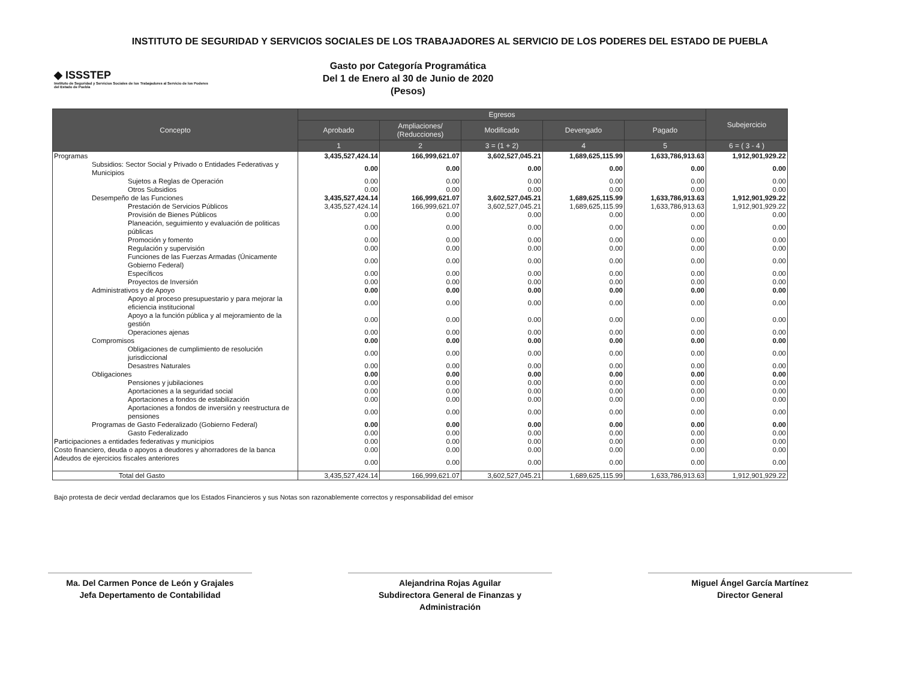INSTITUTO DE SEGURIDAD Y SERVICIOS SOCIALES DE LOS TRABAJADORES AL SERVICIO DE LOS PODERES DEL ESTADO DE PUEBLA
◆ ISSSTEP
Instituto de Seguridad y Servicios Sociales de los Trabajadores al Servicio de los Poderes del Estado de Puebla
Gasto por Categoría Programática
Del 1 de Enero al 30 de Junio de 2020
(Pesos)
| Concepto | Egresos | | | | | Subejercicio |
| --- | --- | --- | --- | --- | --- | --- |
| | Aprobado | Ampliaciones/ (Reducciones) | Modificado | Devengado | Pagado | |
| | 1 | 2 | 3 = (1 + 2) | 4 | 5 | 6 = ( 3 - 4 ) |
| Programas | 3,435,527,424.14 | 166,999,621.07 | 3,602,527,045.21 | 1,689,625,115.99 | 1,633,786,913.63 | 1,912,901,929.22 |
| Subsidios: Sector Social y Privado o Entidades Federativas y Municipios | 0.00 | 0.00 | 0.00 | 0.00 | 0.00 | 0.00 |
| Sujetos a Reglas de Operación | 0.00 | 0.00 | 0.00 | 0.00 | 0.00 | 0.00 |
| Otros Subsidios | 0.00 | 0.00 | 0.00 | 0.00 | 0.00 | 0.00 |
| Desempeño de las Funciones | 3,435,527,424.14 | 166,999,621.07 | 3,602,527,045.21 | 1,689,625,115.99 | 1,633,786,913.63 | 1,912,901,929.22 |
| Prestación de Servicios Públicos | 3,435,527,424.14 | 166,999,621.07 | 3,602,527,045.21 | 1,689,625,115.99 | 1,633,786,913.63 | 1,912,901,929.22 |
| Provisión de Bienes Públicos | 0.00 | 0.00 | 0.00 | 0.00 | 0.00 | 0.00 |
| Planeación, seguimiento y evaluación de politicas públicas | 0.00 | 0.00 | 0.00 | 0.00 | 0.00 | 0.00 |
| Promoción y fomento | 0.00 | 0.00 | 0.00 | 0.00 | 0.00 | 0.00 |
| Regulación y supervisión | 0.00 | 0.00 | 0.00 | 0.00 | 0.00 | 0.00 |
| Funciones de las Fuerzas Armadas (Únicamente Gobierno Federal) | 0.00 | 0.00 | 0.00 | 0.00 | 0.00 | 0.00 |
| Específicos | 0.00 | 0.00 | 0.00 | 0.00 | 0.00 | 0.00 |
| Proyectos de Inversión | 0.00 | 0.00 | 0.00 | 0.00 | 0.00 | 0.00 |
| Administrativos y de Apoyo | 0.00 | 0.00 | 0.00 | 0.00 | 0.00 | 0.00 |
| Apoyo al proceso presupuestario y para mejorar la eficiencia institucional | 0.00 | 0.00 | 0.00 | 0.00 | 0.00 | 0.00 |
| Apoyo a la función pública y al mejoramiento de la gestión | 0.00 | 0.00 | 0.00 | 0.00 | 0.00 | 0.00 |
| Operaciones ajenas | 0.00 | 0.00 | 0.00 | 0.00 | 0.00 | 0.00 |
| Compromisos | 0.00 | 0.00 | 0.00 | 0.00 | 0.00 | 0.00 |
| Obligaciones de cumplimiento de resolución jurisdiccional | 0.00 | 0.00 | 0.00 | 0.00 | 0.00 | 0.00 |
| Desastres Naturales | 0.00 | 0.00 | 0.00 | 0.00 | 0.00 | 0.00 |
| Obligaciones | 0.00 | 0.00 | 0.00 | 0.00 | 0.00 | 0.00 |
| Pensiones y jubilaciones | 0.00 | 0.00 | 0.00 | 0.00 | 0.00 | 0.00 |
| Aportaciones a la seguridad social | 0.00 | 0.00 | 0.00 | 0.00 | 0.00 | 0.00 |
| Aportaciones a fondos de estabilización | 0.00 | 0.00 | 0.00 | 0.00 | 0.00 | 0.00 |
| Aportaciones a fondos de inversión y reestructura de pensiones | 0.00 | 0.00 | 0.00 | 0.00 | 0.00 | 0.00 |
| Programas de Gasto Federalizado (Gobierno Federal) | 0.00 | 0.00 | 0.00 | 0.00 | 0.00 | 0.00 |
| Gasto Federalizado | 0.00 | 0.00 | 0.00 | 0.00 | 0.00 | 0.00 |
| Participaciones a entidades federativas y municipios | 0.00 | 0.00 | 0.00 | 0.00 | 0.00 | 0.00 |
| Costo financiero, deuda o apoyos a deudores y ahorradores de la banca | 0.00 | 0.00 | 0.00 | 0.00 | 0.00 | 0.00 |
| Adeudos de ejercicios fiscales anteriores | 0.00 | 0.00 | 0.00 | 0.00 | 0.00 | 0.00 |
| Total del Gasto | 3,435,527,424.14 | 166,999,621.07 | 3,602,527,045.21 | 1,689,625,115.99 | 1,633,786,913.63 | 1,912,901,929.22 |
Bajo protesta de decir verdad declaramos que los Estados Financieros y sus Notas son razonablemente correctos y responsabilidad del emisor
Ma. Del Carmen Ponce de León y Grajales
Jefa Depertamento de Contabilidad
Alejandrina Rojas Aguilar
Subdirectora General de Finanzas y Administración
Miguel Ángel García Martínez
Director General